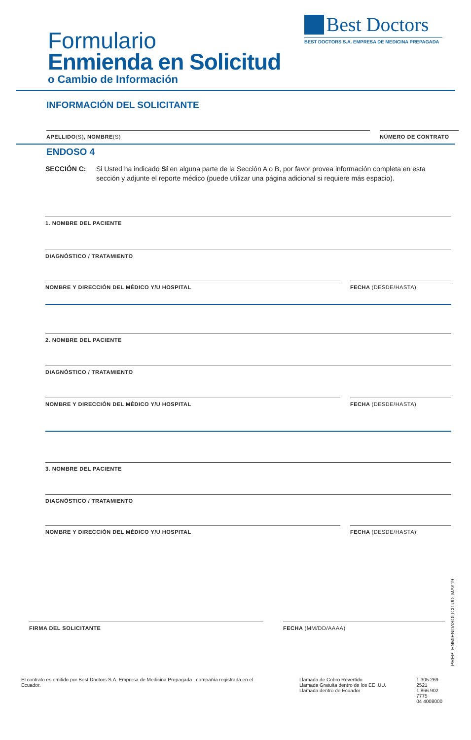Formulario
Enmienda en Solicitud
o Cambio de Información
Best Doctors
BEST DOCTORS S.A. EMPRESA DE MEDICINA PREPAGADA
INFORMACIÓN DEL SOLICITANTE
APELLIDO(S), NOMBRE(S) NÚMERO DE CONTRATO
ENDOSO 4
SECCIÓN C: Si Usted ha indicado Sí en alguna parte de la Sección A o B, por favor provea información completa en esta sección y adjunte el reporte médico (puede utilizar una página adicional si requiere más espacio).
1. NOMBRE DEL PACIENTE
DIAGNÓSTICO / TRATAMIENTO
NOMBRE Y DIRECCIÓN DEL MÉDICO Y/U HOSPITAL
FECHA (DESDE/HASTA)
2. NOMBRE DEL PACIENTE
DIAGNÓSTICO / TRATAMIENTO
NOMBRE Y DIRECCIÓN DEL MÉDICO Y/U HOSPITAL
FECHA (DESDE/HASTA)
3. NOMBRE DEL PACIENTE
DIAGNÓSTICO / TRATAMIENTO
NOMBRE Y DIRECCIÓN DEL MÉDICO Y/U HOSPITAL
FECHA (DESDE/HASTA)
FIRMA DEL SOLICITANTE FECHA (MM/DD/AAAA)
PREP_ENMIENDASOLICITUD_MAY19
El contrato es emitido por Best Doctors S.A. Empresa de Medicina Prepagada , compañía registrada en el Ecuador.
Llamada de Cobro Revertido
Llamada Gratuita dentro de los EE .UU.
Llamada dentro de Ecuador
1 305 269 2521
1 866 902 7775
04 4008000